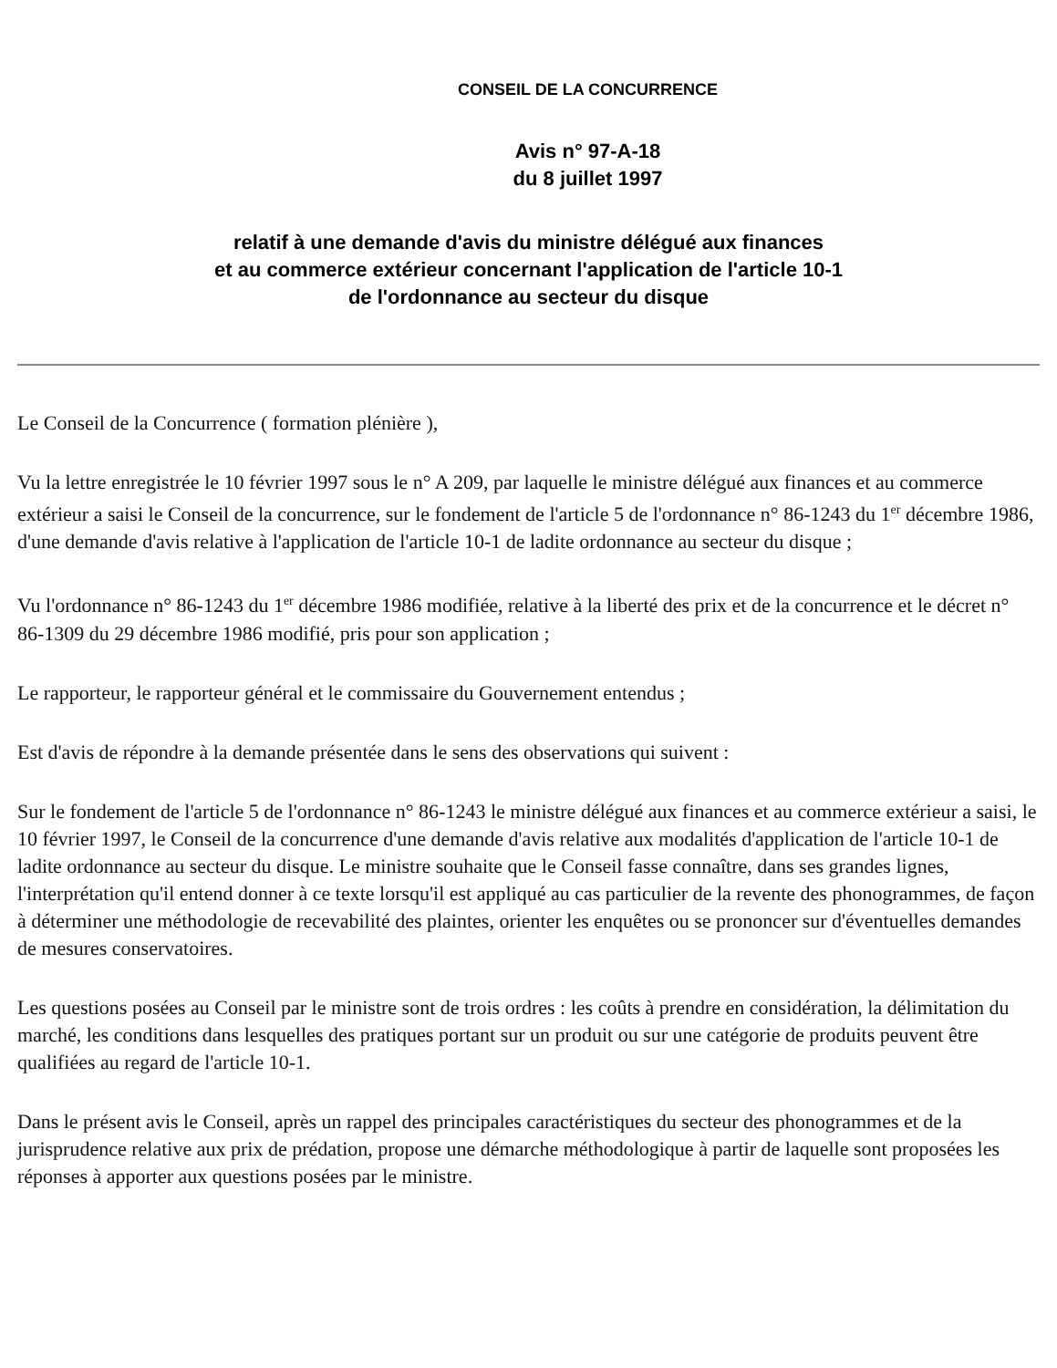CONSEIL DE LA CONCURRENCE
Avis n° 97-A-18
du 8 juillet 1997
relatif à une demande d'avis du ministre délégué aux finances
et au commerce extérieur concernant l'application de l'article 10-1
de l'ordonnance au secteur du disque
Le Conseil de la Concurrence ( formation plénière ),
Vu la lettre enregistrée le 10 février 1997 sous le n° A 209, par laquelle le ministre délégué aux finances et au commerce extérieur a saisi le Conseil de la concurrence, sur le fondement de l'article 5 de l'ordonnance n° 86-1243 du 1<sup>er</sup> décembre 1986, d'une demande d'avis relative à l'application de l'article 10-1 de ladite ordonnance au secteur du disque ;
Vu l'ordonnance n° 86-1243 du 1<sup>er</sup> décembre 1986 modifiée, relative à la liberté des prix et de la concurrence et le décret n° 86-1309 du 29 décembre 1986 modifié, pris pour son application ;
Le rapporteur, le rapporteur général et le commissaire du Gouvernement entendus ;
Est d'avis de répondre à la demande présentée dans le sens des observations qui suivent :
Sur le fondement de l'article 5 de l'ordonnance n° 86-1243 le ministre délégué aux finances et au commerce extérieur a saisi, le 10 février 1997, le Conseil de la concurrence d'une demande d'avis relative aux modalités d'application de l'article 10-1 de ladite ordonnance au secteur du disque. Le ministre souhaite que le Conseil fasse connaître, dans ses grandes lignes, l'interprétation qu'il entend donner à ce texte lorsqu'il est appliqué au cas particulier de la revente des phonogrammes, de façon à déterminer une méthodologie de recevabilité des plaintes, orienter les enquêtes ou se prononcer sur d'éventuelles demandes de mesures conservatoires.
Les questions posées au Conseil par le ministre sont de trois ordres : les coûts à prendre en considération, la délimitation du marché, les conditions dans lesquelles des pratiques portant sur un produit ou sur une catégorie de produits peuvent être qualifiées au regard de l'article 10-1.
Dans le présent avis le Conseil, après un rappel des principales caractéristiques du secteur des phonogrammes et de la jurisprudence relative aux prix de prédation, propose une démarche méthodologique à partir de laquelle sont proposées les réponses à apporter aux questions posées par le ministre.